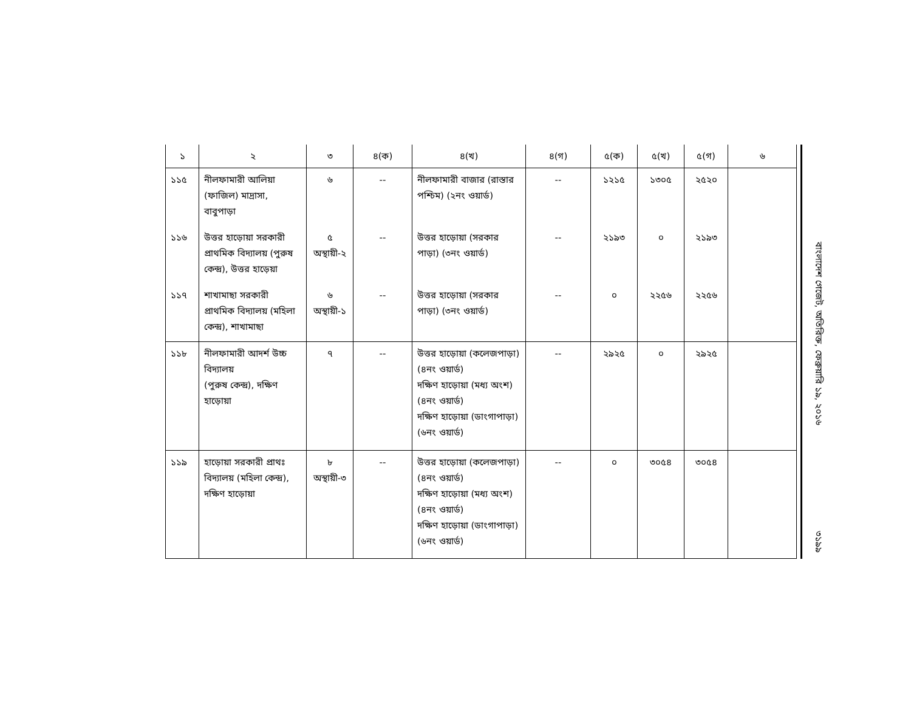| ১ | ২ | ৩ | ৪(ক) | ৪(খ) | ৪(গ) | ৫(ক) | ৫(খ) | ৫(গ) | ৬ |
| --- | --- | --- | --- | --- | --- | --- | --- | --- | --- |
| ১১৫ | নীলফামারী আলিয়া (ফাজিল) মাদ্রাসা, বাবুপাড়া | ৬ | -- | নীলফামারী বাজার (রাস্তার পশ্চিম) (২নং ওয়ার্ড) | -- | ১২১৫ | ১৩০৫ | ২৫২০ | |
| ১১৬ | উত্তর হাড়োয়া সরকারী প্রাথমিক বিদ্যালয় (পুরুষ কেন্দ্র), উত্তর হাড়েয়া | ৫ অস্থায়ী-২ | -- | উত্তর হাড়োয়া (সরকার পাড়া) (৩নং ওয়ার্ড) | -- | ২১৯৩ | ০ | ২১৯৩ | |
| ১১৭ | শাখামাছা সরকারী প্রাথমিক বিদ্যালয় (মহিলা কেন্দ্র), শাখামাছা | ৬ অস্থায়ী-১ | -- | উত্তর হাড়োয়া (সরকার পাড়া) (৩নং ওয়ার্ড) | -- | ০ | ২২৫৬ | ২২৫৬ | |
| ১১৮ | নীলফামারী আদর্শ উচ্চ বিদ্যালয় (পুরুষ কেন্দ্র), দক্ষিণ হাড়োয়া | ৭ | -- | উত্তর হাড়োয়া (কলেজপাড়া) (৪নং ওয়ার্ড) দক্ষিণ হাড়োয়া (মধ্য অংশ) (৪নং ওয়ার্ড) দক্ষিণ হাড়োয়া (ডাংগাপাড়া) (৬নং ওয়ার্ড) | -- | ২৯২৫ | ০ | ২৯২৫ | |
| ১১৯ | হাড়োয়া সরকারী প্রাথঃ বিদ্যালয় (মহিলা কেন্দ্র), দক্ষিণ হাড়োয়া | ৮ অস্থায়ী-৩ | -- | উত্তর হাড়োয়া (কলেজপাড়া) (৪নং ওয়ার্ড) দক্ষিণ হাড়োয়া (মধ্য অংশ) (৪নং ওয়ার্ড) দক্ষিণ হাড়োয়া (ডাংগাপাড়া) (৬নং ওয়ার্ড) | -- | ০ | ৩০৫৪ | ৩০৫৪ | |
বাংলাদেশ গেজেট, অতিরিক্ত, ফেব্রুয়ারি ১৯, ২০১৬
৩১৯৯